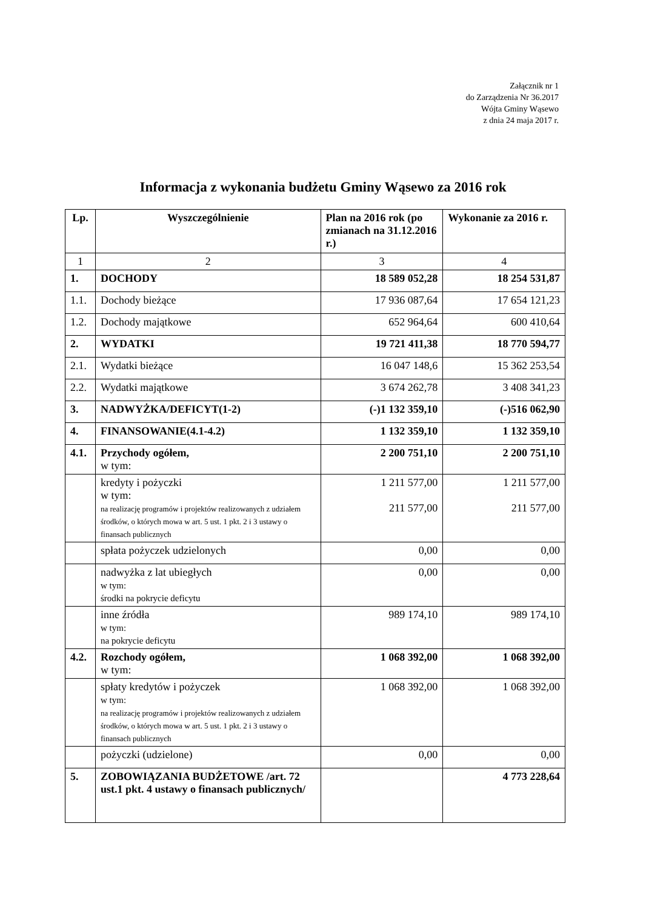Załącznik nr 1
do Zarządzenia Nr 36.2017
Wójta Gminy Wąsewo
z dnia 24 maja 2017 r.
Informacja z wykonania budżetu Gminy Wąsewo za 2016 rok
| Lp. | Wyszczególnienie | Plan na 2016 rok (po zmianach na 31.12.2016 r.) | Wykonanie za 2016 r. |
| --- | --- | --- | --- |
| 1 | 2 | 3 | 4 |
| 1. | DOCHODY | 18 589 052,28 | 18 254 531,87 |
| 1.1. | Dochody bieżące | 17 936 087,64 | 17 654 121,23 |
| 1.2. | Dochody majątkowe | 652 964,64 | 600 410,64 |
| 2. | WYDATKI | 19 721 411,38 | 18 770 594,77 |
| 2.1. | Wydatki bieżące | 16 047 148,6 | 15 362 253,54 |
| 2.2. | Wydatki majątkowe | 3 674 262,78 | 3 408 341,23 |
| 3. | NADWYŻKA/DEFICYT(1-2) | (-)1 132 359,10 | (-)516 062,90 |
| 4. | FINANSOWANIE(4.1-4.2) | 1 132 359,10 | 1 132 359,10 |
| 4.1. | Przychody ogółem, w tym: | 2 200 751,10 | 2 200 751,10 |
| | kredyty i pożyczki w tym: na realizację programów i projektów realizowanych z udziałem środków, o których mowa w art. 5 ust. 1 pkt. 2 i 3 ustawy o finansach publicznych | 1 211 577,00 211 577,00 | 1 211 577,00 211 577,00 |
| | spłata pożyczek udzielonych | 0,00 | 0,00 |
| | nadwyżka z lat ubiegłych w tym: środki na pokrycie deficytu | 0,00 | 0,00 |
| | inne źródła w tym: na pokrycie deficytu | 989 174,10 | 989 174,10 |
| 4.2. | Rozchody ogółem, w tym: | 1 068 392,00 | 1 068 392,00 |
| | spłaty kredytów i pożyczek w tym: na realizację programów i projektów realizowanych z udziałem środków, o których mowa w art. 5 ust. 1 pkt. 2 i 3 ustawy o finansach publicznych | 1 068 392,00 | 1 068 392,00 |
| | pożyczki (udzielone) | 0,00 | 0,00 |
| 5. | ZOBOWIĄZANIA BUDŻETOWE /art. 72 ust.1 pkt. 4 ustawy o finansach publicznych/ | | 4 773 228,64 |